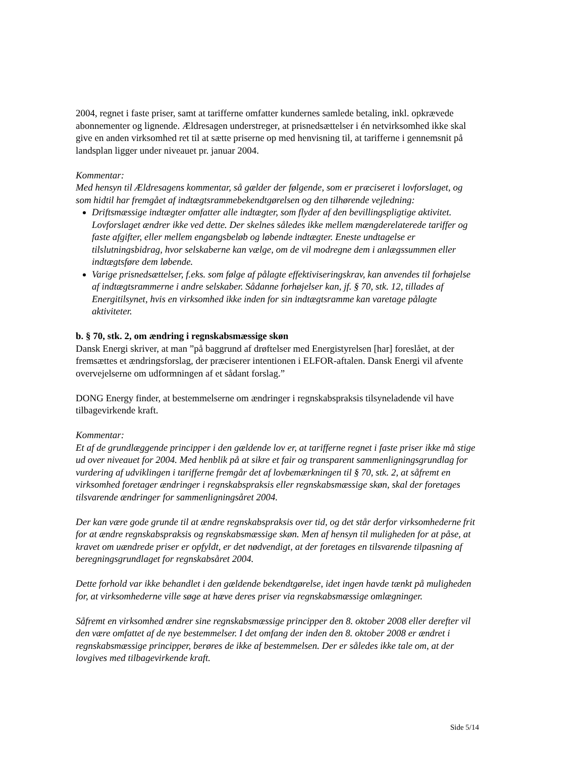2004, regnet i faste priser, samt at tarifferne omfatter kundernes samlede betaling, inkl. opkrævede abonnementer og lignende. Ældresagen understreger, at prisnedsættelser i én netvirksomhed ikke skal give en anden virksomhed ret til at sætte priserne op med henvisning til, at tarifferne i gennemsnit på landsplan ligger under niveauet pr. januar 2004.
Kommentar:
Med hensyn til Ældresagens kommentar, så gælder der følgende, som er præciseret i lovforslaget, og som hidtil har fremgået af indtægtsrammebekendtgørelsen og den tilhørende vejledning:
Driftsmæssige indtægter omfatter alle indtægter, som flyder af den bevillingspligtige aktivitet. Lovforslaget ændrer ikke ved dette. Der skelnes således ikke mellem mængderelaterede tariffer og faste afgifter, eller mellem engangsbeløb og løbende indtægter. Eneste undtagelse er tilslutningsbidrag, hvor selskaberne kan vælge, om de vil modregne dem i anlægssummen eller indtægtsføre dem løbende.
Varige prisnedsættelser, f.eks. som følge af pålagte effektiviseringskrav, kan anvendes til forhøjelse af indtægtsrammerne i andre selskaber. Sådanne forhøjelser kan, jf. § 70, stk. 12, tillades af Energitilsynet, hvis en virksomhed ikke inden for sin indtægtsramme kan varetage pålagte aktiviteter.
b. § 70, stk. 2, om ændring i regnskabsmæssige skøn
Dansk Energi skriver, at man ”på baggrund af drøftelser med Energistyrelsen [har] foreslået, at der fremsættes et ændringsforslag, der præciserer intentionen i ELFOR-aftalen. Dansk Energi vil afvente overvejelserne om udformningen af et sådant forslag.”
DONG Energy finder, at bestemmelserne om ændringer i regnskabspraksis tilsyneladende vil have tilbagevirkende kraft.
Kommentar:
Et af de grundlæggende principper i den gældende lov er, at tarifferne regnet i faste priser ikke må stige ud over niveauet for 2004. Med henblik på at sikre et fair og transparent sammenligningsgrundlag for vurdering af udviklingen i tarifferne fremgår det af lovbemærkningen til § 70, stk. 2, at såfremt en virksomhed foretager ændringer i regnskabspraksis eller regnskabsmæssige skøn, skal der foretages tilsvarende ændringer for sammenligningsåret 2004.
Der kan være gode grunde til at ændre regnskabspraksis over tid, og det står derfor virksomhederne frit for at ændre regnskabspraksis og regnskabsmæssige skøn. Men af hensyn til muligheden for at påse, at kravet om uændrede priser er opfyldt, er det nødvendigt, at der foretages en tilsvarende tilpasning af beregningsgrundlaget for regnskabsåret 2004.
Dette forhold var ikke behandlet i den gældende bekendtgørelse, idet ingen havde tænkt på muligheden for, at virksomhederne ville søge at hæve deres priser via regnskabsmæssige omlægninger.
Såfremt en virksomhed ændrer sine regnskabsmæssige principper den 8. oktober 2008 eller derefter vil den være omfattet af de nye bestemmelser. I det omfang der inden den 8. oktober 2008 er ændret i regnskabsmæssige principper, berøres de ikke af bestemmelsen. Der er således ikke tale om, at der lovgives med tilbagevirkende kraft.
Side 5/14